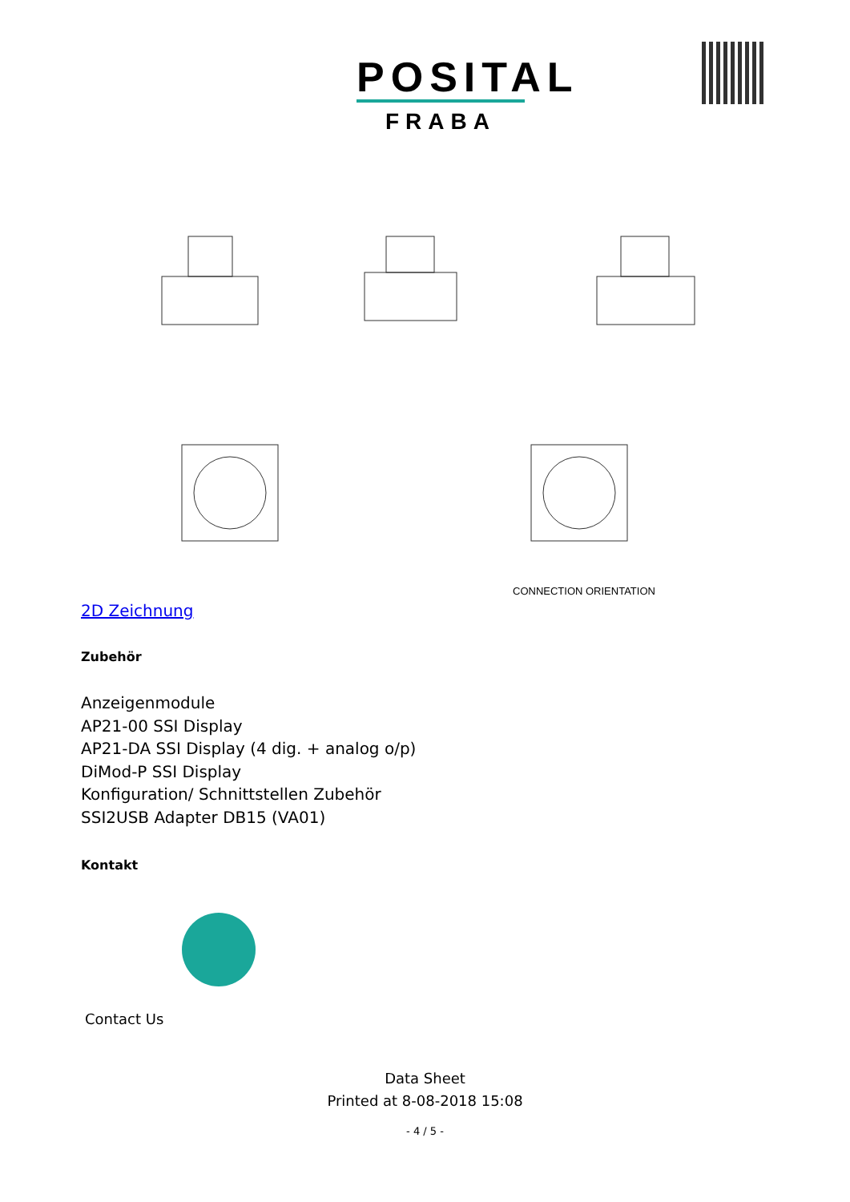POSITAL
FRABA
CONNECTION ORIENTATION
2D Zeichnung
Zubehör
Anzeigenmodule
AP21-00 SSI Display
AP21-DA SSI Display (4 dig. + analog o/p)
DiMod-P SSI Display
Konfiguration/ Schnittstellen Zubehör
SSI2USB Adapter DB15 (VA01)
Kontakt
Contact Us
Data Sheet
Printed at 8-08-2018 15:08
- 4 / 5 -